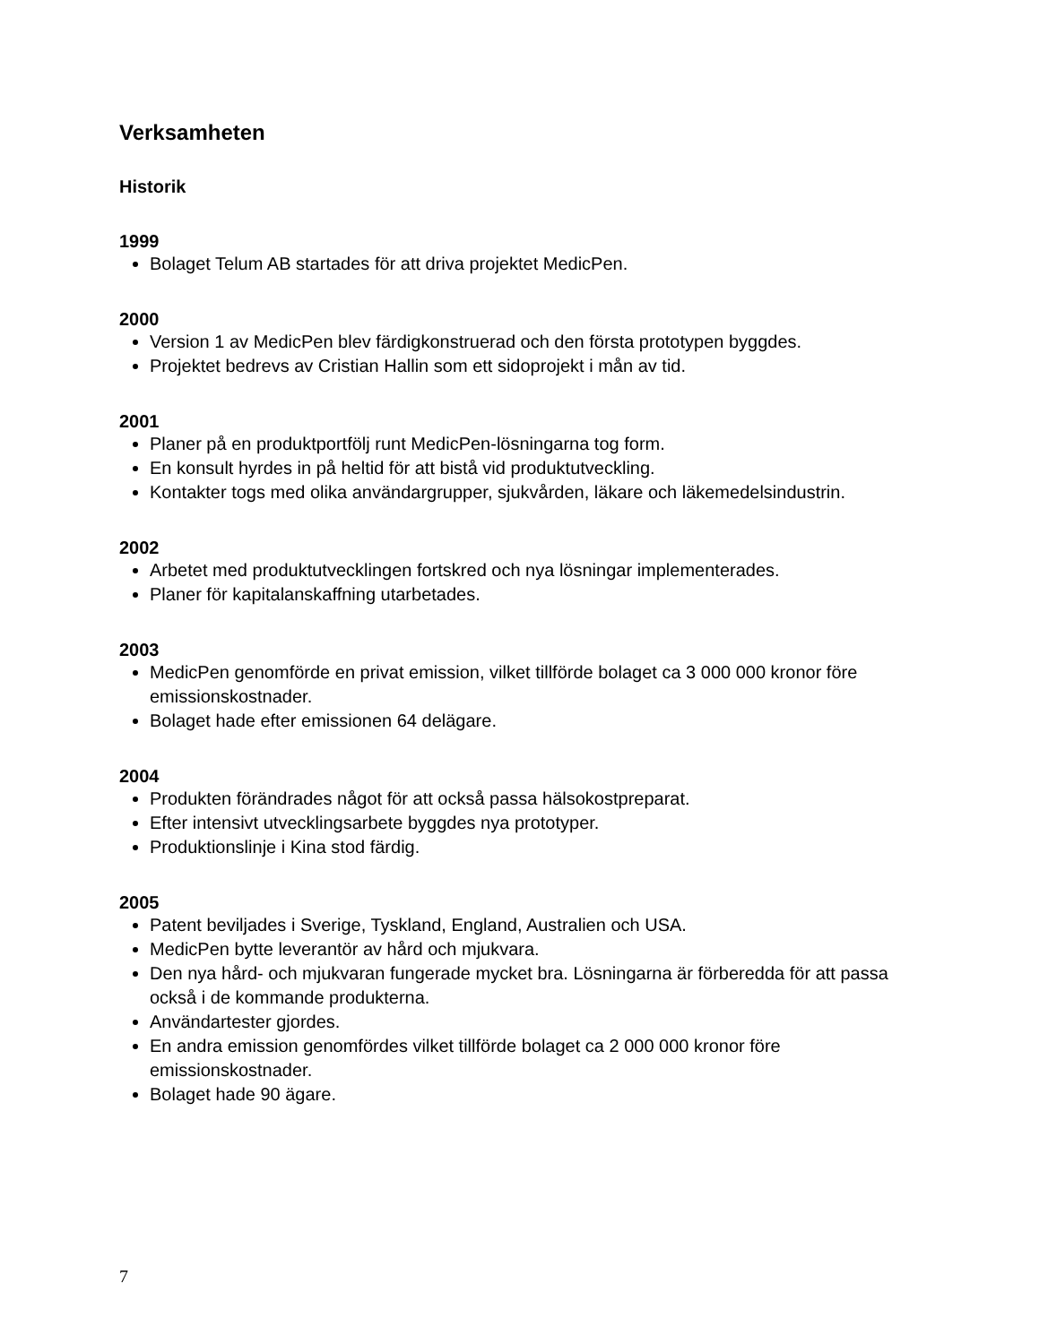Verksamheten
Historik
1999
Bolaget Telum AB startades för att driva projektet MedicPen.
2000
Version 1 av MedicPen blev färdigkonstruerad och den första prototypen byggdes.
Projektet bedrevs av Cristian Hallin som ett sidoprojekt i mån av tid.
2001
Planer på en produktportfölj runt MedicPen-lösningarna tog form.
En konsult hyrdes in på heltid för att bistå vid produktutveckling.
Kontakter togs med olika användargrupper, sjukvården, läkare och läkemedelsindustrin.
2002
Arbetet med produktutvecklingen fortskred och nya lösningar implementerades.
Planer för kapitalanskaffning utarbetades.
2003
MedicPen genomförde en privat emission, vilket tillförde bolaget ca 3 000 000 kronor före emissionskostnader.
Bolaget hade efter emissionen 64 delägare.
2004
Produkten förändrades något för att också passa hälsokostpreparat.
Efter intensivt utvecklingsarbete byggdes nya prototyper.
Produktionslinje i Kina stod färdig.
2005
Patent beviljades i Sverige, Tyskland, England, Australien och USA.
MedicPen bytte leverantör av hård och mjukvara.
Den nya hård- och mjukvaran fungerade mycket bra. Lösningarna är förberedda för att passa också i de kommande produkterna.
Användartester gjordes.
En andra emission genomfördes vilket tillförde bolaget ca 2 000 000 kronor före emissionskostnader.
Bolaget hade 90 ägare.
7